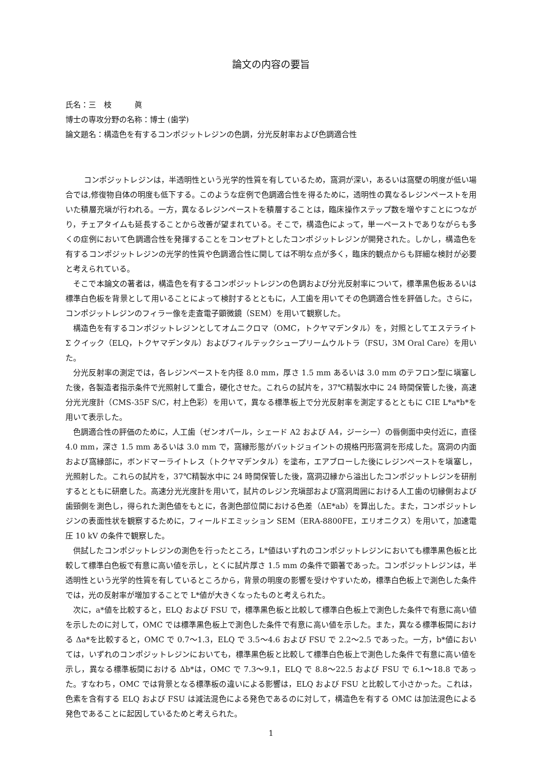論文の内容の要旨
氏名：三　枝　　　眞
博士の専攻分野の名称：博士 (歯学)
論文題名：構造色を有するコンポジットレジンの色調，分光反射率および色調適合性
コンポジットレジンは，半透明性という光学的性質を有しているため，窩洞が深い，あるいは窩壁の明度が低い場合では,修復物自体の明度も低下する。このような症例で色調適合性を得るために，透明性の異なるレジンペーストを用いた積層充塡が行われる。一方，異なるレジンペーストを積層することは，臨床操作ステップ数を増やすことにつながり，チェアタイムも延長することから改善が望まれている。そこで，構造色によって，単一ペーストでありながらも多くの症例において色調適合性を発揮することをコンセプトとしたコンポジットレジンが開発された。しかし，構造色を有するコンポジットレジンの光学的性質や色調適合性に関しては不明な点が多く，臨床的観点からも詳細な検討が必要と考えられている。
そこで本論文の著者は，構造色を有するコンポジットレジンの色調および分光反射率について，標準黒色板あるいは標準白色板を背景として用いることによって検討するとともに，人工歯を用いてその色調適合性を評価した。さらに，コンポジットレジンのフィラー像を走査電子顕微鏡（SEM）を用いて観察した。
構造色を有するコンポジットレジンとしてオムニクロマ（OMC，トクヤマデンタル）を，対照としてエステライト Σ クイック（ELQ，トクヤマデンタル）およびフィルテックシュープリームウルトラ（FSU，3M Oral Care）を用いた。
分光反射率の測定では，各レジンペーストを内径 8.0 mm，厚さ 1.5 mm あるいは 3.0 mm のテフロン型に塡塞した後，各製造者指示条件で光照射して重合，硬化させた。これらの試片を，37℃精製水中に 24 時間保管した後，高速分光光度計（CMS-35F S/C，村上色彩）を用いて，異なる標準板上で分光反射率を測定するとともに CIE L*a*b*を用いて表示した。
色調適合性の評価のために，人工歯（ゼンオパール，シェード A2 および A4，ジーシー）の唇側面中央付近に，直径 4.0 mm，深さ 1.5 mm あるいは 3.0 mm で，窩縁形態がバットジョイントの規格円形窩洞を形成した。窩洞の内面および窩縁部に，ボンドマーライトレス（トクヤマデンタル）を塗布，エアブローした後にレジンペーストを塡塞し，光照射した。これらの試片を，37℃精製水中に 24 時間保管した後，窩洞辺縁から溢出したコンポジットレジンを研削するとともに研磨した。高速分光光度計を用いて，試片のレジン充塡部および窩洞周囲における人工歯の切縁側および歯頸側を測色し，得られた測色値をもとに，各測色部位間における色差（ΔE*ab）を算出した。また，コンポジットレジンの表面性状を観察するために，フィールドエミッション SEM（ERA-8800FE，エリオニクス）を用いて，加速電圧 10 kV の条件で観察した。
供試したコンポジットレジンの測色を行ったところ，L*値はいずれのコンポジットレジンにおいても標準黒色板と比較して標準白色板で有意に高い値を示し，とくに試片厚さ 1.5 mm の条件で顕著であった。コンポジットレジンは，半透明性という光学的性質を有しているところから，背景の明度の影響を受けやすいため，標準白色板上で測色した条件では，光の反射率が増加することで L*値が大きくなったものと考えられた。
次に，a*値を比較すると，ELQ および FSU で，標準黒色板と比較して標準白色板上で測色した条件で有意に高い値を示したのに対して，OMC では標準黒色板上で測色した条件で有意に高い値を示した。また，異なる標準板間における Δa*を比較すると，OMC で 0.7〜1.3，ELQ で 3.5〜4.6 および FSU で 2.2〜2.5 であった。一方，b*値においては，いずれのコンポジットレジンにおいても，標準黒色板と比較して標準白色板上で測色した条件で有意に高い値を示し，異なる標準板間における Δb*は，OMC で 7.3〜9.1，ELQ で 8.8〜22.5 および FSU で 6.1〜18.8 であった。すなわち，OMC では背景となる標準板の違いによる影響は，ELQ および FSU と比較して小さかった。これは，色素を含有する ELQ および FSU は減法混色による発色であるのに対して，構造色を有する OMC は加法混色による発色であることに起因しているためと考えられた。
1